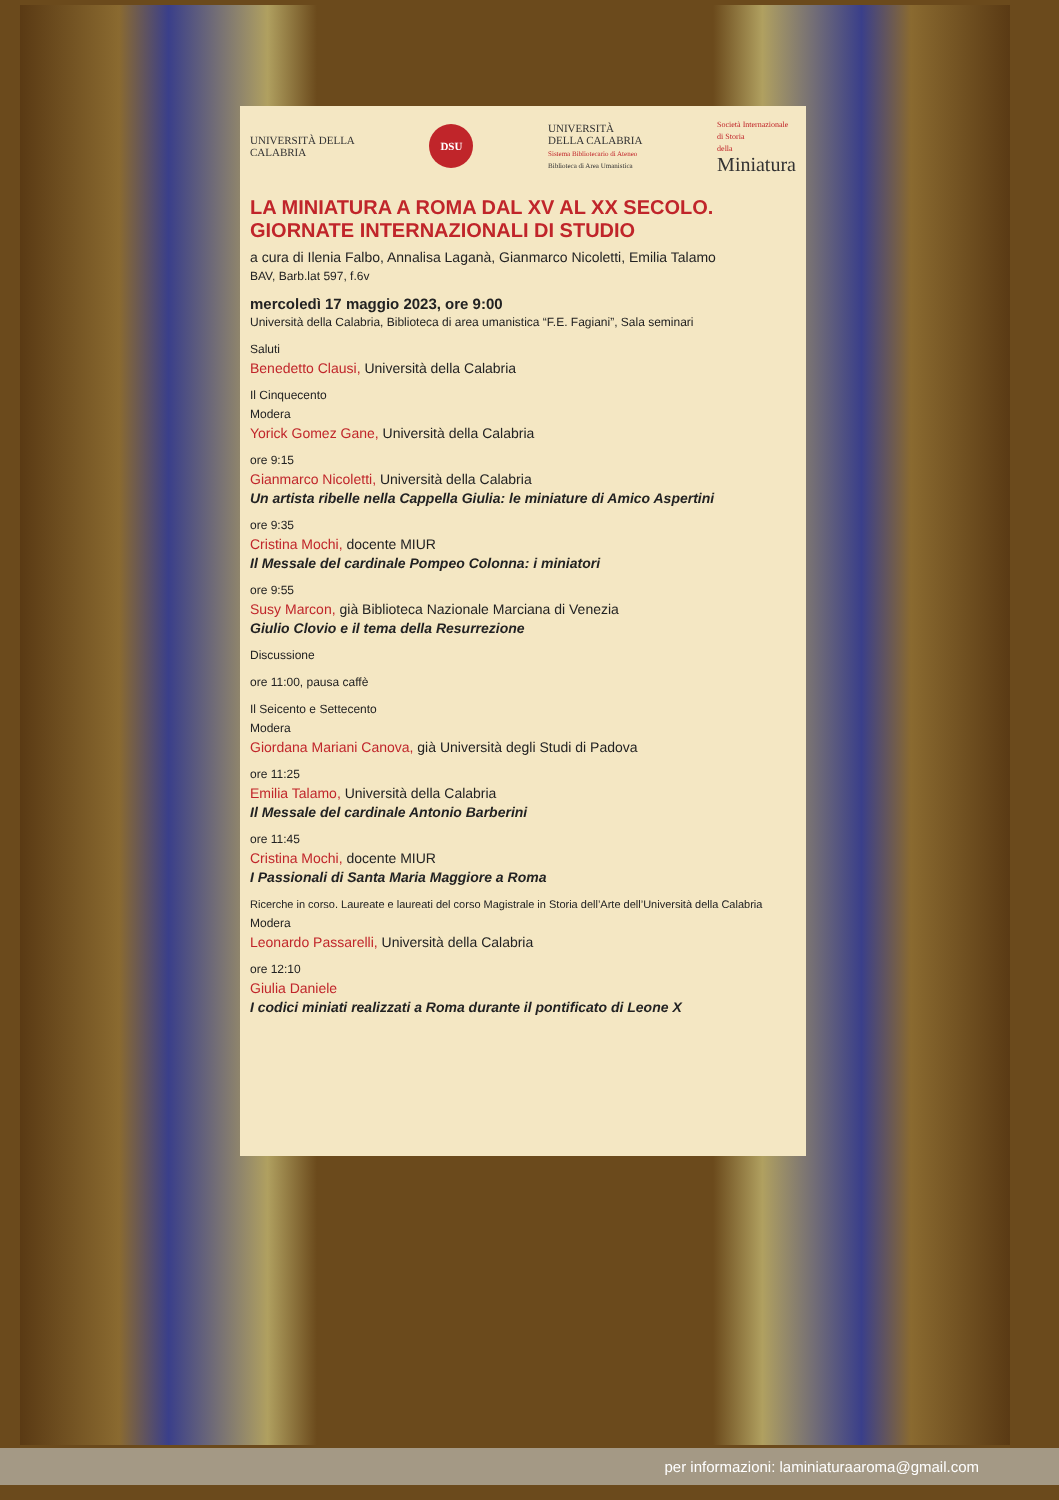UNIVERSITÀ DELLA
CALABRIA
DSU
UNIVERSITÀ
DELLA CALABRIA
Sistema Bibliotecario di Ateneo
Biblioteca di Area Umanistica
Società Internazionale
di Storia
della
Miniatura
LA MINIATURA A ROMA DAL XV AL XX SECOLO.
GIORNATE INTERNAZIONALI DI STUDIO
a cura di Ilenia Falbo, Annalisa Laganà, Gianmarco Nicoletti, Emilia Talamo
BAV, Barb.lat 597, f.6v
mercoledì 17 maggio 2023, ore 9:00
Università della Calabria, Biblioteca di area umanistica “F.E. Fagiani”, Sala seminari
Saluti
Benedetto Clausi, Università della Calabria
Il Cinquecento
Modera
Yorick Gomez Gane, Università della Calabria
ore 9:15
Gianmarco Nicoletti, Università della Calabria
Un artista ribelle nella Cappella Giulia: le miniature di Amico Aspertini
ore 9:35
Cristina Mochi, docente MIUR
Il Messale del cardinale Pompeo Colonna: i miniatori
ore 9:55
Susy Marcon, già Biblioteca Nazionale Marciana di Venezia
Giulio Clovio e il tema della Resurrezione
Discussione
ore 11:00, pausa caffè
Il Seicento e Settecento
Modera
Giordana Mariani Canova, già Università degli Studi di Padova
ore 11:25
Emilia Talamo, Università della Calabria
Il Messale del cardinale Antonio Barberini
ore 11:45
Cristina Mochi, docente MIUR
I Passionali di Santa Maria Maggiore a Roma
Ricerche in corso. Laureate e laureati del corso Magistrale in Storia dell’Arte dell’Università della Calabria
Modera
Leonardo Passarelli, Università della Calabria
ore 12:10
Giulia Daniele
I codici miniati realizzati a Roma durante il pontificato di Leone X
per informazioni: laminiaturaaroma@gmail.com